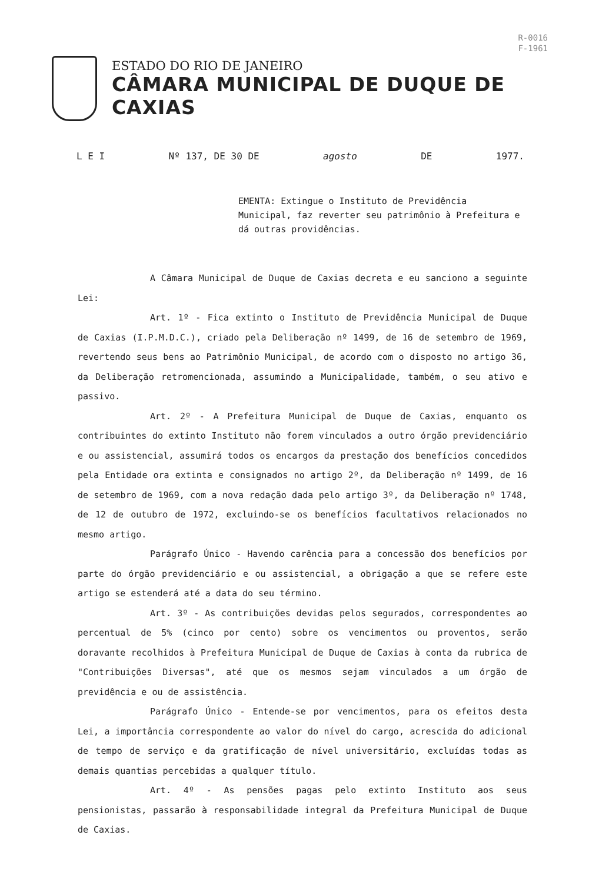R-0016
F-1961
ESTADO DO RIO DE JANEIRO
CÂMARA MUNICIPAL DE DUQUE DE CAXIAS
L E I Nº 137, DE 30 DE agosto DE 1977.
EMENTA: Extingue o Instituto de Previdência Municipal, faz reverter seu patrimônio à Prefeitura e dá outras providências.
A Câmara Municipal de Duque de Caxias decreta e eu sanciono a seguinte Lei:
Art. 1º - Fica extinto o Instituto de Previdência Municipal de Duque de Caxias (I.P.M.D.C.), criado pela Deliberação nº 1499, de 16 de setembro de 1969, revertendo seus bens ao Patrimônio Municipal, de acordo com o disposto no artigo 36, da Deliberação retromencionada, assumindo a Municipalidade, também, o seu ativo e passivo.
Art. 2º - A Prefeitura Municipal de Duque de Caxias, enquanto os contribuintes do extinto Instituto não forem vinculados a outro órgão previdenciário e ou assistencial, assumirá todos os encargos da prestação dos benefícios concedidos pela Entidade ora extinta e consignados no artigo 2º, da Deliberação nº 1499, de 16 de setembro de 1969, com a nova redação dada pelo artigo 3º, da Deliberação nº 1748, de 12 de outubro de 1972, excluindo-se os benefícios facultativos relacionados no mesmo artigo.
Parágrafo Único - Havendo carência para a concessão dos benefícios por parte do órgão previdenciário e ou assistencial, a obrigação a que se refere este artigo se estenderá até a data do seu término.
Art. 3º - As contribuições devidas pelos segurados, correspondentes ao percentual de 5% (cinco por cento) sobre os vencimentos ou proventos, serão doravante recolhidos à Prefeitura Municipal de Duque de Caxias à conta da rubrica de "Contribuições Diversas", até que os mesmos sejam vinculados a um órgão de previdência e ou de assistência.
Parágrafo Único - Entende-se por vencimentos, para os efeitos desta Lei, a importância correspondente ao valor do nível do cargo, acrescida do adicional de tempo de serviço e da gratificação de nível universitário, excluídas todas as demais quantias percebidas a qualquer título.
Art. 4º - As pensões pagas pelo extinto Instituto aos seus pensionistas, passarão à responsabilidade integral da Prefeitura Municipal de Duque de Caxias.